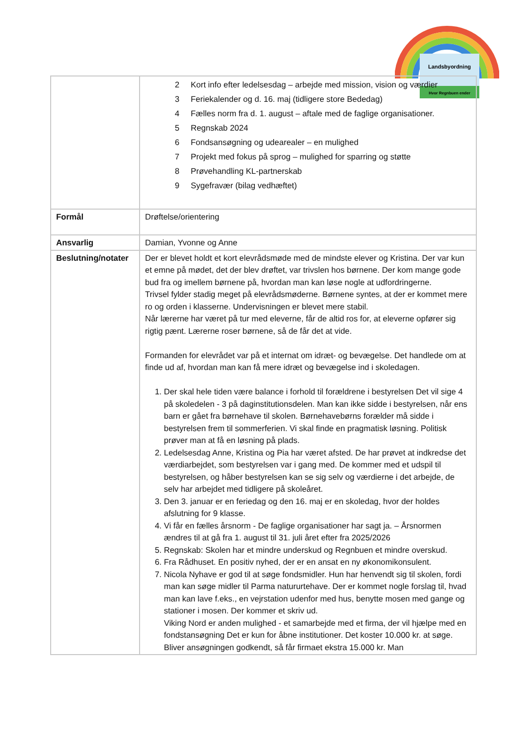Landsbyordning
Hvor Regnbuen ender
| | 2 Kort info efter ledelsesdag – arbejde med mission, vision og værdier 3 Feriekalender og d. 16. maj (tidligere store Bededag) 4 Fælles norm fra d. 1. august – aftale med de faglige organisationer. 5 Regnskab 2024 6 Fondsansøgning og udearealer – en mulighed 7 Projekt med fokus på sprog – mulighed for sparring og støtte 8 Prøvehandling KL-partnerskab 9 Sygefravær (bilag vedhæftet) |
| Formål | Drøftelse/orientering |
| Ansvarlig | Damian, Yvonne og Anne |
| Beslutning/notater | Der er blevet holdt et kort elevrådsmøde med de mindste elever og Kristina. Der var kun et emne på mødet, det der blev drøftet, var trivslen hos børnene. Der kom mange gode bud fra og imellem børnene på, hvordan man kan løse nogle at udfordringerne. Trivsel fylder stadig meget på elevrådsmøderne. Børnene syntes, at der er kommet mere ro og orden i klasserne. Undervisningen er blevet mere stabil. Når lærerne har været på tur med eleverne, får de altid ros for, at eleverne opfører sig rigtig pænt. Lærerne roser børnene, så de får det at vide. Formanden for elevrådet var på et internat om idræt- og bevægelse. Det handlede om at finde ud af, hvordan man kan få mere idræt og bevægelse ind i skoledagen. 1. Der skal hele tiden være balance i forhold til forældrene i bestyrelsen Det vil sige 4 på skoledelen - 3 på daginstitutionsdelen. Man kan ikke sidde i bestyrelsen, når ens barn er gået fra børnehave til skolen. Børnehavebørns forælder må sidde i bestyrelsen frem til sommerferien. Vi skal finde en pragmatisk løsning. Politisk prøver man at få en løsning på plads. 2. Ledelsesdag Anne, Kristina og Pia har været afsted. De har prøvet at indkredse det værdiarbejdet, som bestyrelsen var i gang med. De kommer med et udspil til bestyrelsen, og håber bestyrelsen kan se sig selv og værdierne i det arbejde, de selv har arbejdet med tidligere på skoleåret. 3. Den 3. januar er en feriedag og den 16. maj er en skoledag, hvor der holdes afslutning for 9 klasse. 4. Vi får en fælles årsnorm - De faglige organisationer har sagt ja. – Årsnormen ændres til at gå fra 1. august til 31. juli året efter fra 2025/2026 5. Regnskab: Skolen har et mindre underskud og Regnbuen et mindre overskud. 6. Fra Rådhuset. En positiv nyhed, der er en ansat en ny økonomikonsulent. 7. Nicola Nyhave er god til at søge fondsmidler. Hun har henvendt sig til skolen, fordi man kan søge midler til Parma natururtehave. Der er kommet nogle forslag til, hvad man kan lave f.eks., en vejrstation udenfor med hus, benytte mosen med gange og stationer i mosen. Der kommer et skriv ud. Viking Nord er anden mulighed - et samarbejde med et firma, der vil hjælpe med en fondstansøgning Det er kun for åbne institutioner. Det koster 10.000 kr. at søge. Bliver ansøgningen godkendt, så får firmaet ekstra 15.000 kr. Man |